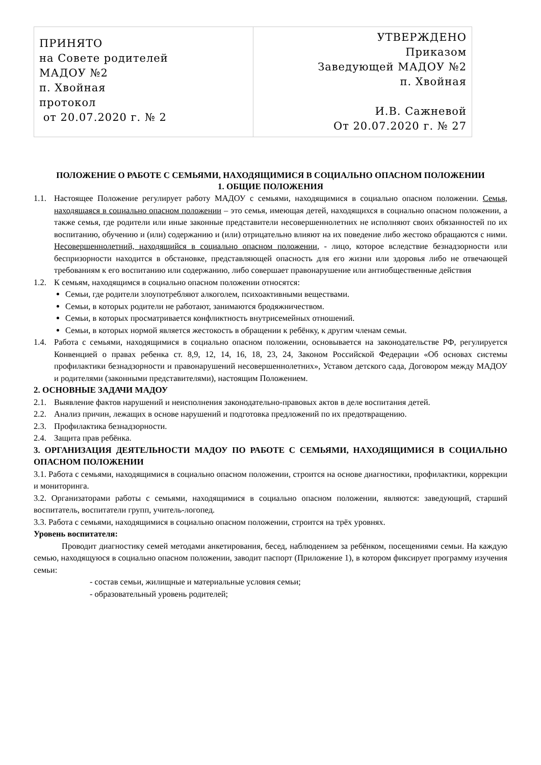| ПРИНЯТО на Совете родителей МАДОУ №2 п. Хвойная протокол от 20.07.2020 г. № 2 | УТВЕРЖДЕНО Приказом Заведующей МАДОУ №2 п. Хвойная И.В. Сажневой От 20.07.2020 г. № 27 |
ПОЛОЖЕНИЕ О РАБОТЕ С СЕМЬЯМИ, НАХОДЯЩИМИСЯ В СОЦИАЛЬНО ОПАСНОМ ПОЛОЖЕНИИ
1. ОБЩИЕ ПОЛОЖЕНИЯ
1.1. Настоящее Положение регулирует работу МАДОУ с семьями, находящимися в социально опасном положении. Семья, находящаяся в социально опасном положении – это семья, имеющая детей, находящихся в социально опасном положении, а также семья, где родители или иные законные представители несовершеннолетних не исполняют своих обязанностей по их воспитанию, обучению и (или) содержанию и (или) отрицательно влияют на их поведение либо жестоко обращаются с ними. Несовершеннолетний, находящийся в социально опасном положении, - лицо, которое вследствие безнадзорности или беспризорности находится в обстановке, представляющей опасность для его жизни или здоровья либо не отвечающей требованиям к его воспитанию или содержанию, либо совершает правонарушение или антиобщественные действия
1.2. К семьям, находящимся в социально опасном положении относятся:
Семьи, где родители злоупотребляют алкоголем, психоактивными веществами.
Семьи, в которых родители не работают, занимаются бродяжничеством.
Семьи, в которых просматривается конфликтность внутрисемейных отношений.
Семьи, в которых нормой является жестокость в обращении к ребёнку, к другим членам семьи.
1.4. Работа с семьями, находящимися в социально опасном положении, основывается на законодательстве РФ, регулируется Конвенцией о правах ребенка ст. 8,9, 12, 14, 16, 18, 23, 24, Законом Российской Федерации «Об основах системы профилактики безнадзорности и правонарушений несовершеннолетних», Уставом детского сада, Договором между МАДОУ и родителями (законными представителями), настоящим Положением.
2. ОСНОВНЫЕ ЗАДАЧИ МАДОУ
2.1. Выявление фактов нарушений и неисполнения законодательно-правовых актов в деле воспитания детей.
2.2. Анализ причин, лежащих в основе нарушений и подготовка предложений по их предотвращению.
2.3. Профилактика безнадзорности.
2.4. Защита прав ребёнка.
3. ОРГАНИЗАЦИЯ ДЕЯТЕЛЬНОСТИ МАДОУ ПО РАБОТЕ С СЕМЬЯМИ, НАХОДЯЩИМИСЯ В СОЦИАЛЬНО ОПАСНОМ ПОЛОЖЕНИИ
3.1. Работа с семьями, находящимися в социально опасном положении, строится на основе диагностики, профилактики, коррекции и мониторинга.
3.2. Организаторами работы с семьями, находящимися в социально опасном положении, являются: заведующий, старший воспитатель, воспитатели групп, учитель-логопед.
3.3. Работа с семьями, находящимися в социально опасном положении, строится на трёх уровнях.
Уровень воспитателя:
Проводит диагностику семей методами анкетирования, бесед, наблюдением за ребёнком, посещениями семьи. На каждую семью, находящуюся в социально опасном положении, заводит паспорт (Приложение 1), в котором фиксирует программу изучения семьи:
- состав семьи, жилищные и материальные условия семьи;
- образовательный уровень родителей;